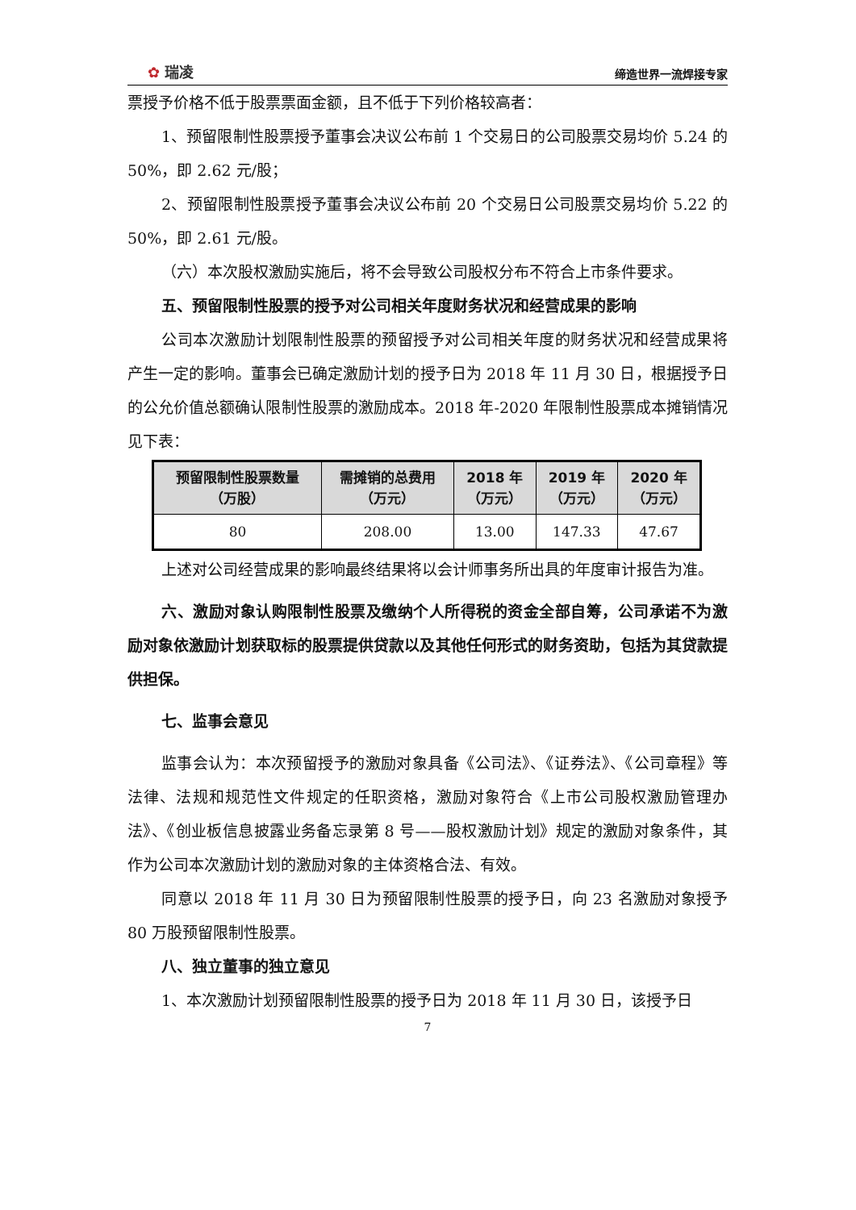✿ 瑞凌
缔造世界一流焊接专家
票授予价格不低于股票票面金额，且不低于下列价格较高者：
1、预留限制性股票授予董事会决议公布前 1 个交易日的公司股票交易均价 5.24 的 50%，即 2.62 元/股；
2、预留限制性股票授予董事会决议公布前 20 个交易日公司股票交易均价 5.22 的 50%，即 2.61 元/股。
（六）本次股权激励实施后，将不会导致公司股权分布不符合上市条件要求。
五、预留限制性股票的授予对公司相关年度财务状况和经营成果的影响
公司本次激励计划限制性股票的预留授予对公司相关年度的财务状况和经营成果将产生一定的影响。董事会已确定激励计划的授予日为 2018 年 11 月 30 日，根据授予日的公允价值总额确认限制性股票的激励成本。2018 年-2020 年限制性股票成本摊销情况见下表：
| 预留限制性股票数量 （万股） | 需摊销的总费用 （万元） | 2018 年 （万元） | 2019 年 （万元） | 2020 年 （万元） |
| --- | --- | --- | --- | --- |
| 80 | 208.00 | 13.00 | 147.33 | 47.67 |
上述对公司经营成果的影响最终结果将以会计师事务所出具的年度审计报告为准。
六、激励对象认购限制性股票及缴纳个人所得税的资金全部自筹，公司承诺不为激励对象依激励计划获取标的股票提供贷款以及其他任何形式的财务资助，包括为其贷款提供担保。
七、监事会意见
监事会认为：本次预留授予的激励对象具备《公司法》、《证券法》、《公司章程》等法律、法规和规范性文件规定的任职资格，激励对象符合《上市公司股权激励管理办法》、《创业板信息披露业务备忘录第 8 号——股权激励计划》规定的激励对象条件，其作为公司本次激励计划的激励对象的主体资格合法、有效。
同意以 2018 年 11 月 30 日为预留限制性股票的授予日，向 23 名激励对象授予 80 万股预留限制性股票。
八、独立董事的独立意见
1、本次激励计划预留限制性股票的授予日为 2018 年 11 月 30 日，该授予日
7